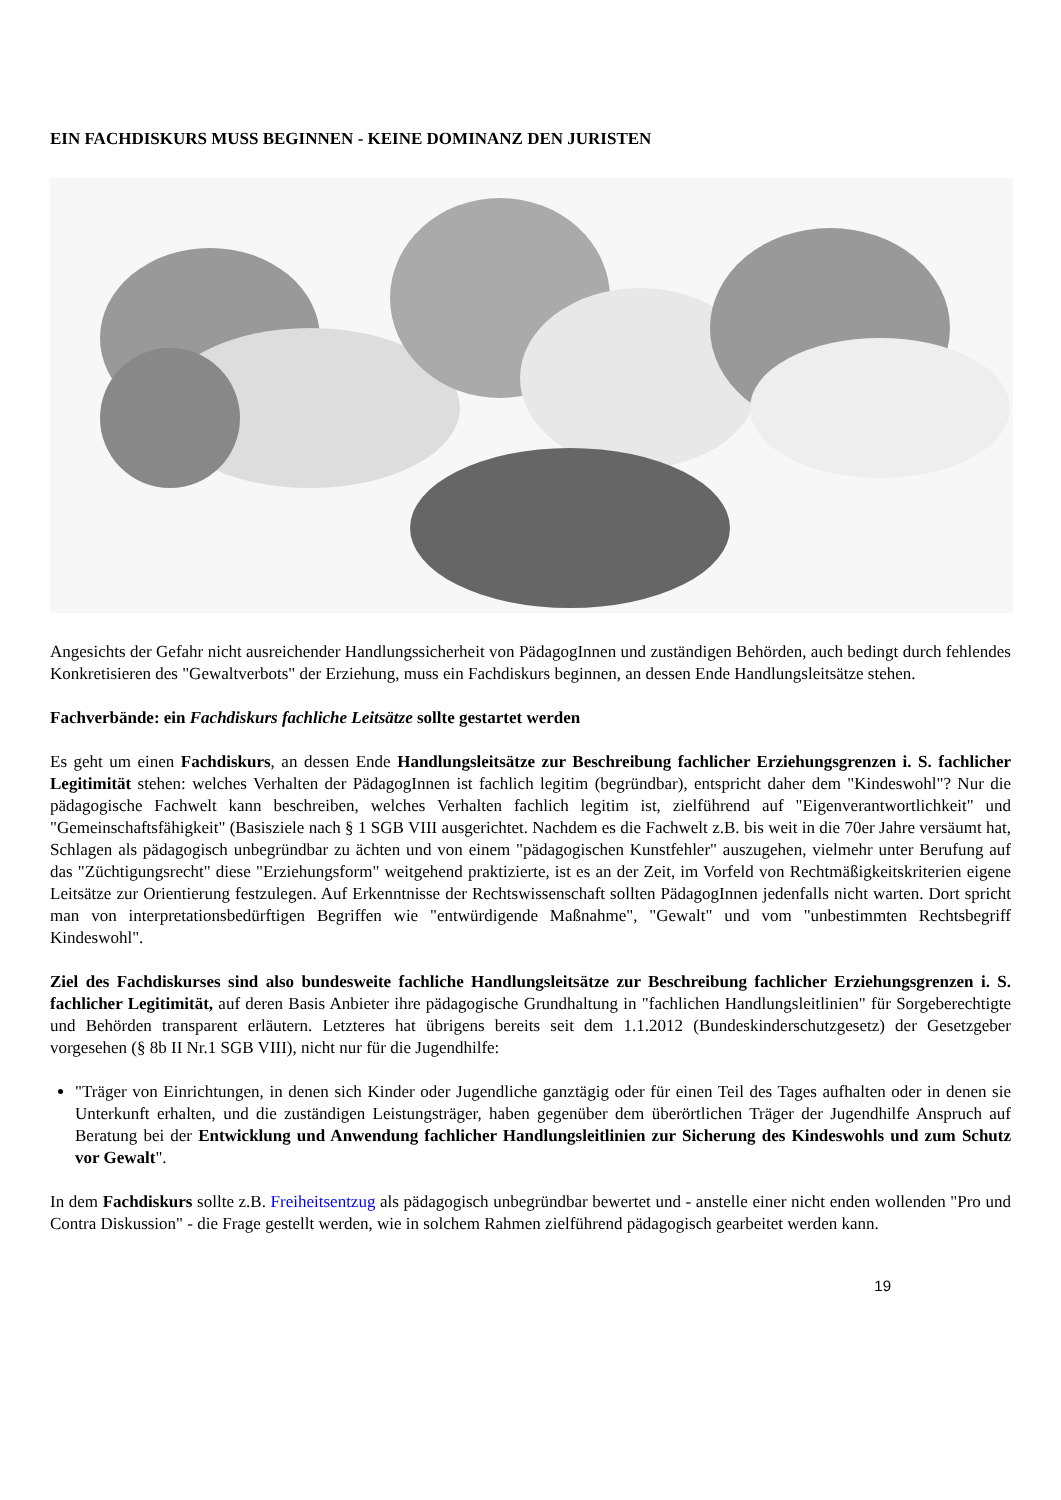EIN FACHDISKURS MUSS BEGINNEN - KEINE DOMINANZ DEN JURISTEN
Angesichts der Gefahr nicht ausreichender Handlungssicherheit von PädagogInnen und zuständigen Behörden, auch bedingt durch fehlendes Konkretisieren des "Gewaltverbots" der Erziehung, muss ein Fachdiskurs beginnen, an dessen Ende Handlungsleitsätze stehen.
Fachverbände: ein Fachdiskurs fachliche Leitsätze sollte gestartet werden
Es geht um einen Fachdiskurs, an dessen Ende Handlungsleitsätze zur Beschreibung fachlicher Erziehungsgrenzen i. S. fachlicher Legitimität stehen: welches Verhalten der PädagogInnen ist fachlich legitim (begründbar), entspricht daher dem "Kindeswohl"? Nur die pädagogische Fachwelt kann beschreiben, welches Verhalten fachlich legitim ist, zielführend auf "Eigenverantwortlichkeit" und "Gemeinschaftsfähigkeit" (Basisziele nach § 1 SGB VIII ausgerichtet. Nachdem es die Fachwelt z.B. bis weit in die 70er Jahre versäumt hat, Schlagen als pädagogisch unbegründbar zu ächten und von einem "pädagogischen Kunstfehler" auszugehen, vielmehr unter Berufung auf das "Züchtigungsrecht" diese "Erziehungsform" weitgehend praktizierte, ist es an der Zeit, im Vorfeld von Rechtmäßigkeitskriterien eigene Leitsätze zur Orientierung festzulegen. Auf Erkenntnisse der Rechtswissenschaft sollten PädagogInnen jedenfalls nicht warten. Dort spricht man von interpretationsbedürftigen Begriffen wie "entwürdigende Maßnahme", "Gewalt" und vom "unbestimmten Rechtsbegriff Kindeswohl".
Ziel des Fachdiskurses sind also bundesweite fachliche Handlungsleitsätze zur Beschreibung fachlicher Erziehungsgrenzen i. S. fachlicher Legitimität, auf deren Basis Anbieter ihre pädagogische Grundhaltung in "fachlichen Handlungsleitlinien" für Sorgeberechtigte und Behörden transparent erläutern. Letzteres hat übrigens bereits seit dem 1.1.2012 (Bundeskinderschutzgesetz) der Gesetzgeber vorgesehen (§ 8b II Nr.1 SGB VIII), nicht nur für die Jugendhilfe:
"Träger von Einrichtungen, in denen sich Kinder oder Jugendliche ganztägig oder für einen Teil des Tages aufhalten oder in denen sie Unterkunft erhalten, und die zuständigen Leistungsträger, haben gegenüber dem überörtlichen Träger der Jugendhilfe Anspruch auf Beratung bei der Entwicklung und Anwendung fachlicher Handlungsleitlinien zur Sicherung des Kindeswohls und zum Schutz vor Gewalt".
In dem Fachdiskurs sollte z.B. Freiheitsentzug als pädagogisch unbegründbar bewertet und - anstelle einer nicht enden wollenden "Pro und Contra Diskussion" - die Frage gestellt werden, wie in solchem Rahmen zielführend pädagogisch gearbeitet werden kann.
19